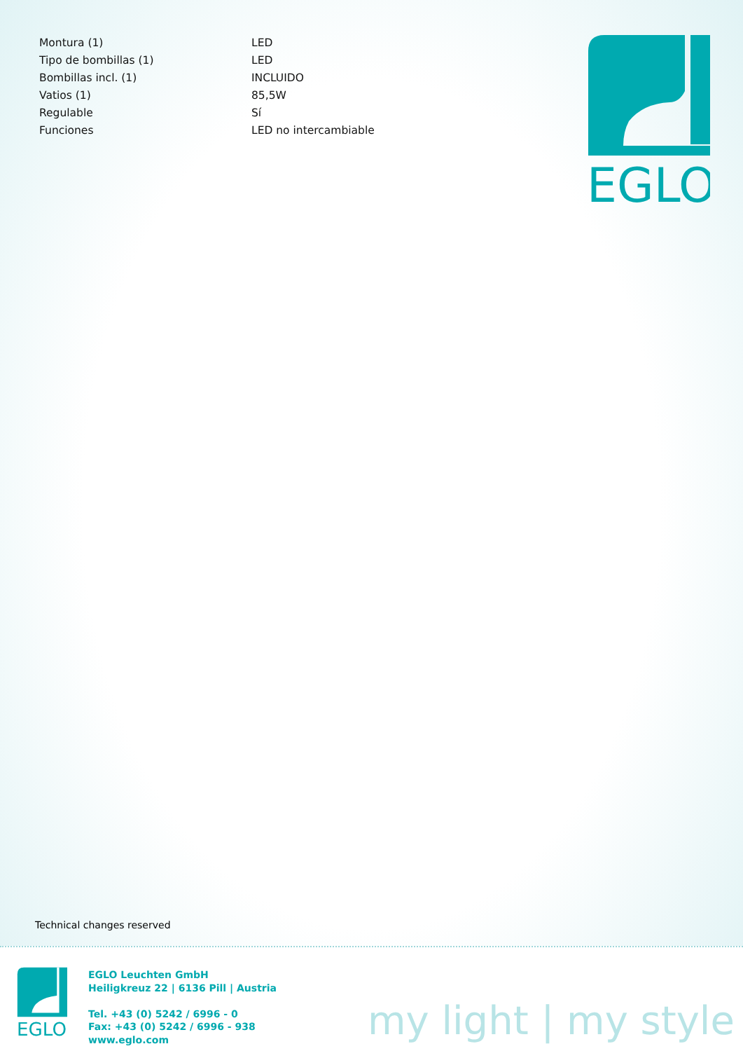| Montura (1) | LED |
| Tipo de bombillas (1) | LED |
| Bombillas incl. (1) | INCLUIDO |
| Vatios (1) | 85,5W |
| Regulable | Sí |
| Funciones | LED no intercambiable |
EGLO
Technical changes reserved
EGLO
EGLO Leuchten GmbH
Heiligkreuz 22 | 6136 Pill | Austria
Tel. +43 (0) 5242 / 6996 - 0
Fax: +43 (0) 5242 / 6996 - 938
www.eglo.com
my light | my style